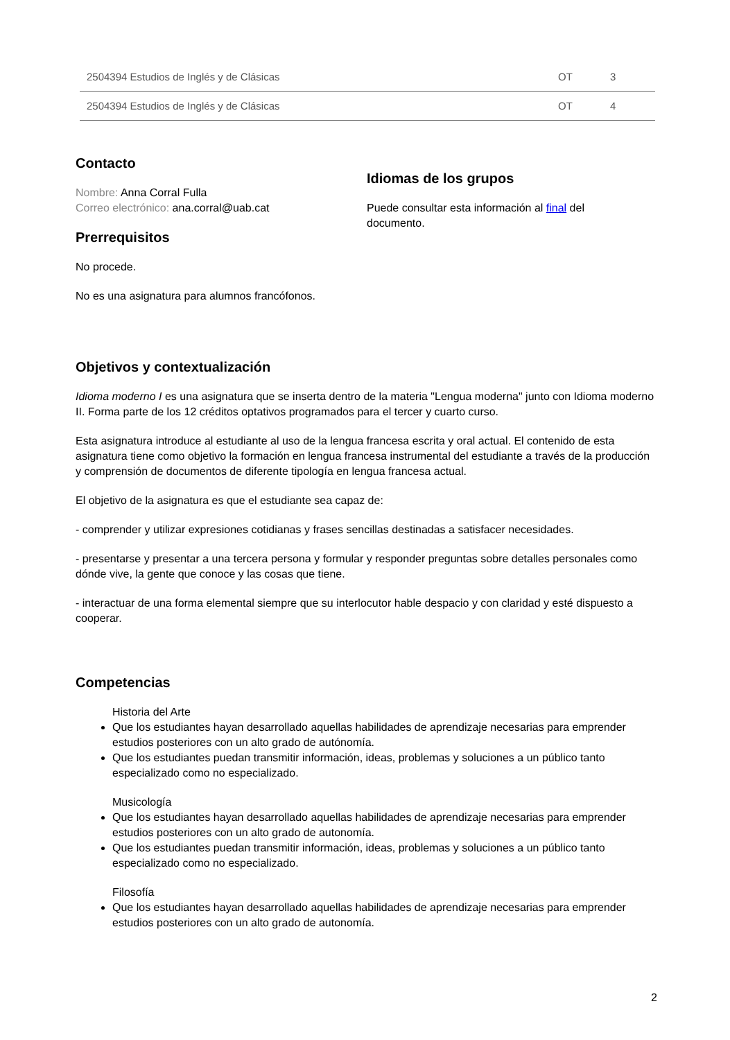| 2504394 Estudios de Inglés y de Clásicas | OT | 3 |
| 2504394 Estudios de Inglés y de Clásicas | OT | 4 |
Contacto
Nombre: Anna Corral Fulla
Correo electrónico: ana.corral@uab.cat
Prerrequisitos
No procede.
No es una asignatura para alumnos francófonos.
Idiomas de los grupos
Puede consultar esta información al final del documento.
Objetivos y contextualización
Idioma moderno I es una asignatura que se inserta dentro de la materia "Lengua moderna" junto con Idioma moderno II. Forma parte de los 12 créditos optativos programados para el tercer y cuarto curso.
Esta asignatura introduce al estudiante al uso de la lengua francesa escrita y oral actual. El contenido de esta asignatura tiene como objetivo la formación en lengua francesa instrumental del estudiante a través de la producción y comprensión de documentos de diferente tipología en lengua francesa actual.
El objetivo de la asignatura es que el estudiante sea capaz de:
- comprender y utilizar expresiones cotidianas y frases sencillas destinadas a satisfacer necesidades.
- presentarse y presentar a una tercera persona y formular y responder preguntas sobre detalles personales como dónde vive, la gente que conoce y las cosas que tiene.
- interactuar de una forma elemental siempre que su interlocutor hable despacio y con claridad y esté dispuesto a cooperar.
Competencias
Historia del Arte
Que los estudiantes hayan desarrollado aquellas habilidades de aprendizaje necesarias para emprender estudios posteriores con un alto grado de autónomía.
Que los estudiantes puedan transmitir información, ideas, problemas y soluciones a un público tanto especializado como no especializado.
Musicología
Que los estudiantes hayan desarrollado aquellas habilidades de aprendizaje necesarias para emprender estudios posteriores con un alto grado de autonomía.
Que los estudiantes puedan transmitir información, ideas, problemas y soluciones a un público tanto especializado como no especializado.
Filosofía
Que los estudiantes hayan desarrollado aquellas habilidades de aprendizaje necesarias para emprender estudios posteriores con un alto grado de autonomía.
2